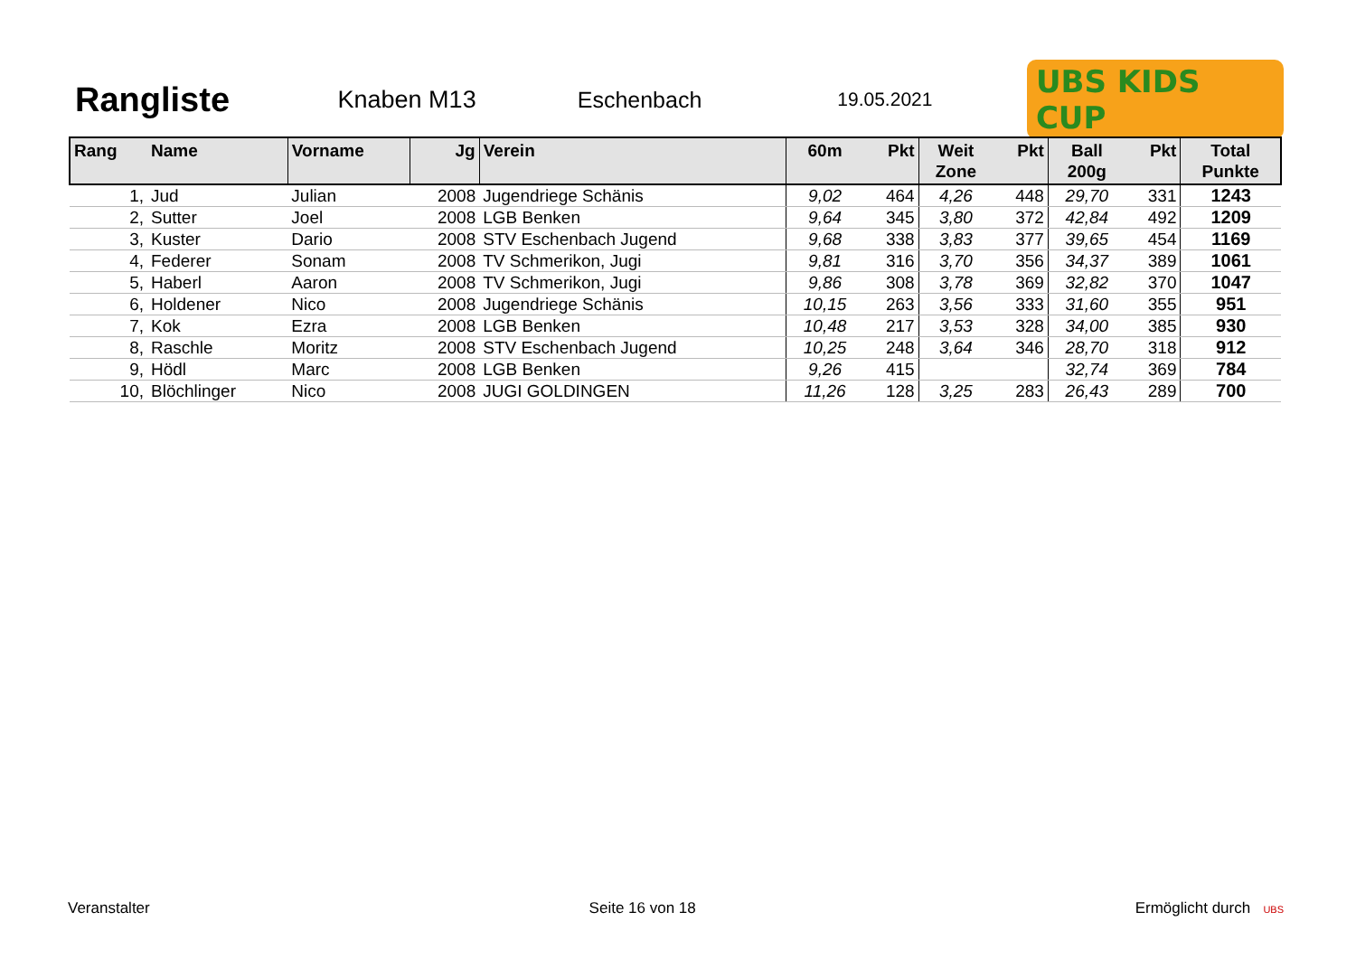Rangliste
Knaben M13 Eschenbach
19.05.2021
UBS KIDS CUP
| Rang | Name | Vorname | Jg | Verein | 60m | Pkt | Weit Zone | Pkt | Ball 200g | Pkt | Total Punkte |
| --- | --- | --- | --- | --- | --- | --- | --- | --- | --- | --- | --- |
| 1, | Jud | Julian | 2008 | Jugendriege Schänis | 9,02 | 464 | 4,26 | 448 | 29,70 | 331 | 1243 |
| 2, | Sutter | Joel | 2008 | LGB Benken | 9,64 | 345 | 3,80 | 372 | 42,84 | 492 | 1209 |
| 3, | Kuster | Dario | 2008 | STV Eschenbach Jugend | 9,68 | 338 | 3,83 | 377 | 39,65 | 454 | 1169 |
| 4, | Federer | Sonam | 2008 | TV Schmerikon, Jugi | 9,81 | 316 | 3,70 | 356 | 34,37 | 389 | 1061 |
| 5, | Haberl | Aaron | 2008 | TV Schmerikon, Jugi | 9,86 | 308 | 3,78 | 369 | 32,82 | 370 | 1047 |
| 6, | Holdener | Nico | 2008 | Jugendriege Schänis | 10,15 | 263 | 3,56 | 333 | 31,60 | 355 | 951 |
| 7, | Kok | Ezra | 2008 | LGB Benken | 10,48 | 217 | 3,53 | 328 | 34,00 | 385 | 930 |
| 8, | Raschle | Moritz | 2008 | STV Eschenbach Jugend | 10,25 | 248 | 3,64 | 346 | 28,70 | 318 | 912 |
| 9, | Hödl | Marc | 2008 | LGB Benken | 9,26 | 415 | | | 32,74 | 369 | 784 |
| 10, | Blöchlinger | Nico | 2008 | JUGI GOLDINGEN | 11,26 | 128 | 3,25 | 283 | 26,43 | 289 | 700 |
Veranstalter Seite 16 von 18 Ermöglicht durch UBS